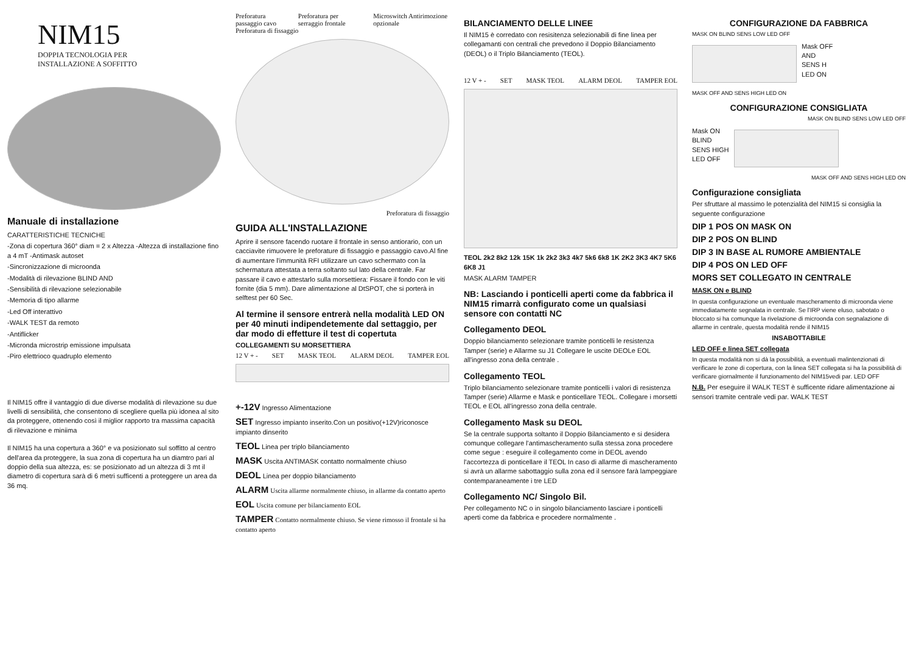NIM15
DOPPIA TECNOLOGIA PER
INSTALLAZIONE A SOFFITTO
Manuale di installazione
CARATTERISTICHE TECNICHE
-Zona di copertura 360° diam = 2 x Altezza -Altezza di installazione fino a 4 mT -Antimask autoset
-Sincronizzazione di microonda
-Modalità di rilevazione BLIND AND
-Sensibilità di rilevazione selezionabile
-Memoria di tipo allarme
-Led Off interattivo
-WALK TEST da remoto
-Antiflicker
-Micronda microstrip emissione impulsata
-Piro elettrioco quadruplo elemento
Il NIM15 offre il vantaggio di due diverse modalità di rilevazione su due livelli di sensibilità, che consentono di scegliere quella più idonea al sito da proteggere, ottenendo così il miglior rapporto tra massima capacità di rilevazione e miniima
Il NIM15 ha una copertura a 360° e va posizionato sul soffitto al centro dell'area da proteggere, la sua zona di copertura ha un diamtro pari al doppio della sua altezza, es: se posizionato ad un altezza di 3 mt il diametro di copertura sarà di 6 metri sufficenti a proteggere un area da 36 mq.
Preforatura passaggio cavo Preforatura per serraggio frontale Microswitch Antirimozione opzionale
Preforatura di fissaggio
Preforatura di fissaggio
GUIDA ALL'INSTALLAZIONE
Aprire il sensore facendo ruotare il frontale in senso antiorario, con un cacciavite rimuovere le preforature di fissaggio e passaggio cavo.Al fine di aumentare l'immunità RFI utilizzare un cavo schermato con la schermatura attestata a terra soltanto sul lato della centrale. Far passare il cavo e attestarlo sulla morsettiera: Fissare il fondo con le viti fornite (dia 5 mm). Dare alimentazione al DtSPOT, che si porterà in selftest per 60 Sec.
Al termine il sensore entrerà nella modalità LED ON per 40 minuti indipendetemente dal settaggio, per dar modo di effetture il test di copertuta
COLLEGAMENTI SU MORSETTIERA
12 V + - SET MASK TEOL ALARM DEOL TAMPER EOL
+-12V Ingresso Alimentazione
SET Ingresso impianto inserito.Con un positivo(+12V)riconosce impianto dinserito
TEOL Linea per triplo bilanciamento
MASK Uscita ANTIMASK contatto normalmente chiuso
DEOL Linea per doppio bilanciamento
ALARM Uscita allarme normalmente chiuso, in allarme da contatto aperto
EOL Uscita comune per bilanciamento EOL
TAMPER Contatto normalmente chiuso. Se viene rimosso il frontale si ha contatto aperto
BILANCIAMENTO DELLE LINEE
Il NIM15 è corredato con resisitenza selezionabili di fine linea per collegamanti con centrali che prevedono il Doppio Bilanciamento (DEOL) o il Triplo Bilanciamento (TEOL).
12 V + - SET MASK TEOL ALARM DEOL TAMPER EOL
TEOL 2k2 8k2 12k 15K 1k 2k2 3k3 4k7 5k6 6k8 1K 2K2 3K3 4K7 5K6 6K8 J1
MASK ALARM TAMPER
NB: Lasciando i ponticelli aperti come da fabbrica il NIM15 rimarrà configurato come un qualsiasi sensore con contatti NC
Collegamento DEOL
Doppio bilanciamento selezionare tramite ponticelli le resistenza Tamper (serie) e Allarme su J1 Collegare le uscite DEOLe EOL all'ingresso zona della centrale .
Collegamento TEOL
Triplo bilanciamento selezionare tramite ponticelli i valori di resistenza Tamper (serie) Allarme e Mask e ponticellare TEOL. Collegare i morsetti TEOL e EOL all'ingresso zona della centrale.
Collegamento Mask su DEOL
Se la centrale supporta soltanto il Doppio Bilanciamento e si desidera comunque collegare l'antimascheramento sulla stessa zona procedere come segue : eseguire il collegamento come in DEOL avendo l'accortezza di ponticellare il TEOL In caso di allarme di mascheramento si avrà un allarme sabottaggio sulla zona ed il sensore farà lampeggiare contemparaneamente i tre LED
Collegamento NC/ Singolo Bil.
Per collegamento NC o in singolo bilanciamento lasciare i ponticelli aperti come da fabbrica e procedere normalmente .
CONFIGURAZIONE DA FABBRICA
MASK ON BLIND SENS LOW LED OFF
Mask OFF
AND
SENS H
LED ON
MASK OFF AND SENS HIGH LED ON
CONFIGURAZIONE CONSIGLIATA
MASK ON BLIND SENS LOW LED OFF
Mask ON
BLIND
SENS HIGH
LED OFF
MASK OFF AND SENS HIGH LED ON
Configurazione consigliata
Per sfruttare al massimo le potenzialità del NIM15 si consiglia la seguente configurazione
DIP 1 POS ON MASK ON
DIP 2 POS ON BLIND
DIP 3 IN BASE AL RUMORE AMBIENTALE
DIP 4 POS ON LED OFF
MORS SET COLLEGATO IN CENTRALE
MASK ON e BLIND
In questa configurazione un eventuale mascheramento di microonda viene immediatamente segnalata in centrale. Se l'IRP viene eluso, sabotato o bloccato si ha comunque la rivelazione di microonda con segnalazione di allarme in centrale, questa modalità rende il NIM15
INSABOTTABILE
LED OFF e linea SET collegata
In questa modalità non si dà la possibilità, a eventuali malintenzionati di verificare le zone di copertura, con la linea SET collegata si ha la possibilità di verificare giornalmente il funzionamento del NIM15vedi par. LED OFF
N.B. Per eseguire il WALK TEST è sufficente ridare alimentazione ai sensori tramite centrale vedi par. WALK TEST